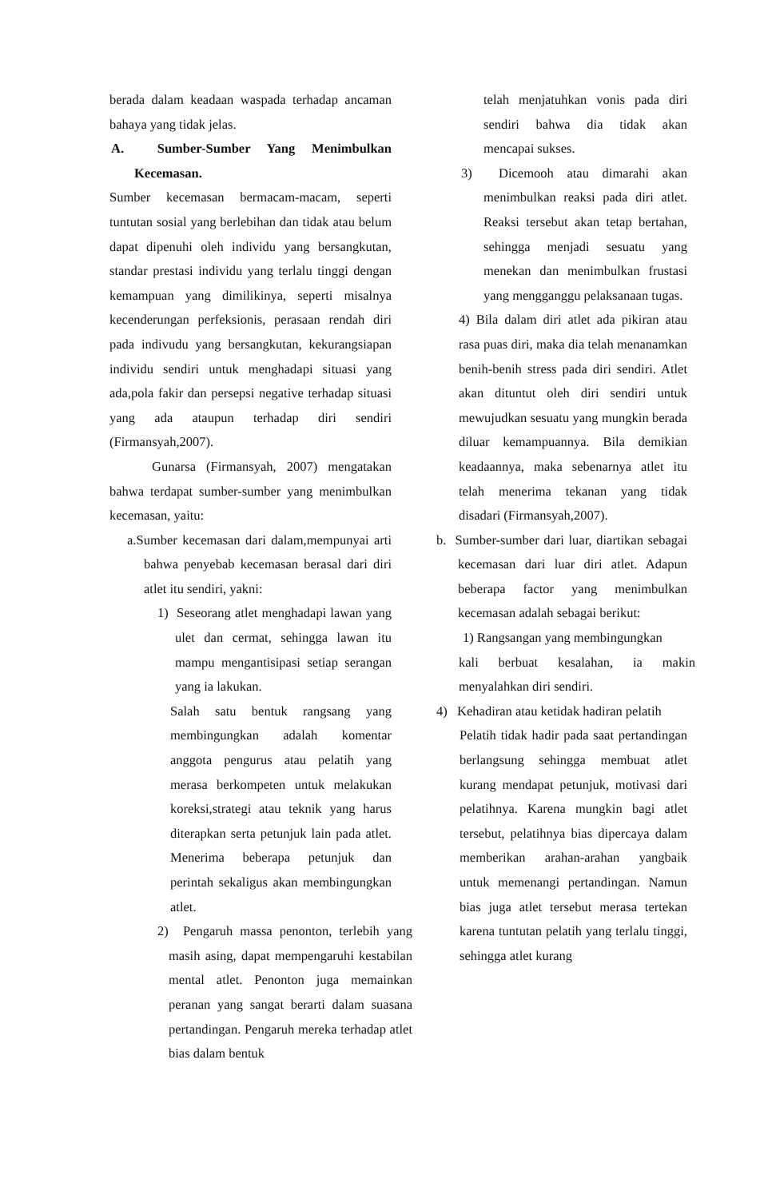berada dalam keadaan waspada terhadap ancaman bahaya yang tidak jelas.
A. Sumber-Sumber Yang Menimbulkan Kecemasan.
Sumber kecemasan bermacam-macam, seperti tuntutan sosial yang berlebihan dan tidak atau belum dapat dipenuhi oleh individu yang bersangkutan, standar prestasi individu yang terlalu tinggi dengan kemampuan yang dimilikinya, seperti misalnya kecenderungan perfeksionis, perasaan rendah diri pada indivudu yang bersangkutan, kekurangsiapan individu sendiri untuk menghadapi situasi yang ada,pola fakir dan persepsi negative terhadap situasi yang ada ataupun terhadap diri sendiri (Firmansyah,2007).
Gunarsa (Firmansyah, 2007) mengatakan bahwa terdapat sumber-sumber yang menimbulkan kecemasan, yaitu:
a.Sumber kecemasan dari dalam,mempunyai arti bahwa penyebab kecemasan berasal dari diri atlet itu sendiri, yakni:
1) Seseorang atlet menghadapi lawan yang ulet dan cermat, sehingga lawan itu mampu mengantisipasi setiap serangan yang ia lakukan.
Salah satu bentuk rangsang yang membingungkan adalah komentar anggota pengurus atau pelatih yang merasa berkompeten untuk melakukan koreksi,strategi atau teknik yang harus diterapkan serta petunjuk lain pada atlet. Menerima beberapa petunjuk dan perintah sekaligus akan membingungkan atlet.
2) Pengaruh massa penonton, terlebih yang masih asing, dapat mempengaruhi kestabilan mental atlet. Penonton juga memainkan peranan yang sangat berarti dalam suasana pertandingan. Pengaruh mereka terhadap atlet bias dalam bentuk
telah menjatuhkan vonis pada diri sendiri bahwa dia tidak akan mencapai sukses.
3) Dicemooh atau dimarahi akan menimbulkan reaksi pada diri atlet. Reaksi tersebut akan tetap bertahan, sehingga menjadi sesuatu yang menekan dan menimbulkan frustasi yang mengganggu pelaksanaan tugas.
4) Bila dalam diri atlet ada pikiran atau rasa puas diri, maka dia telah menanamkan benih-benih stress pada diri sendiri. Atlet akan dituntut oleh diri sendiri untuk mewujudkan sesuatu yang mungkin berada diluar kemampuannya. Bila demikian keadaannya, maka sebenarnya atlet itu telah menerima tekanan yang tidak disadari (Firmansyah,2007).
b. Sumber-sumber dari luar, diartikan sebagai kecemasan dari luar diri atlet. Adapun beberapa factor yang menimbulkan kecemasan adalah sebagai berikut:
1) Rangsangan yang membingungkan
kali berbuat kesalahan, ia makin menyalahkan diri sendiri.
4) Kehadiran atau ketidak hadiran pelatih
Pelatih tidak hadir pada saat pertandingan berlangsung sehingga membuat atlet kurang mendapat petunjuk, motivasi dari pelatihnya. Karena mungkin bagi atlet tersebut, pelatihnya bias dipercaya dalam memberikan arahan-arahan yangbaik untuk memenangi pertandingan. Namun bias juga atlet tersebut merasa tertekan karena tuntutan pelatih yang terlalu tinggi, sehingga atlet kurang